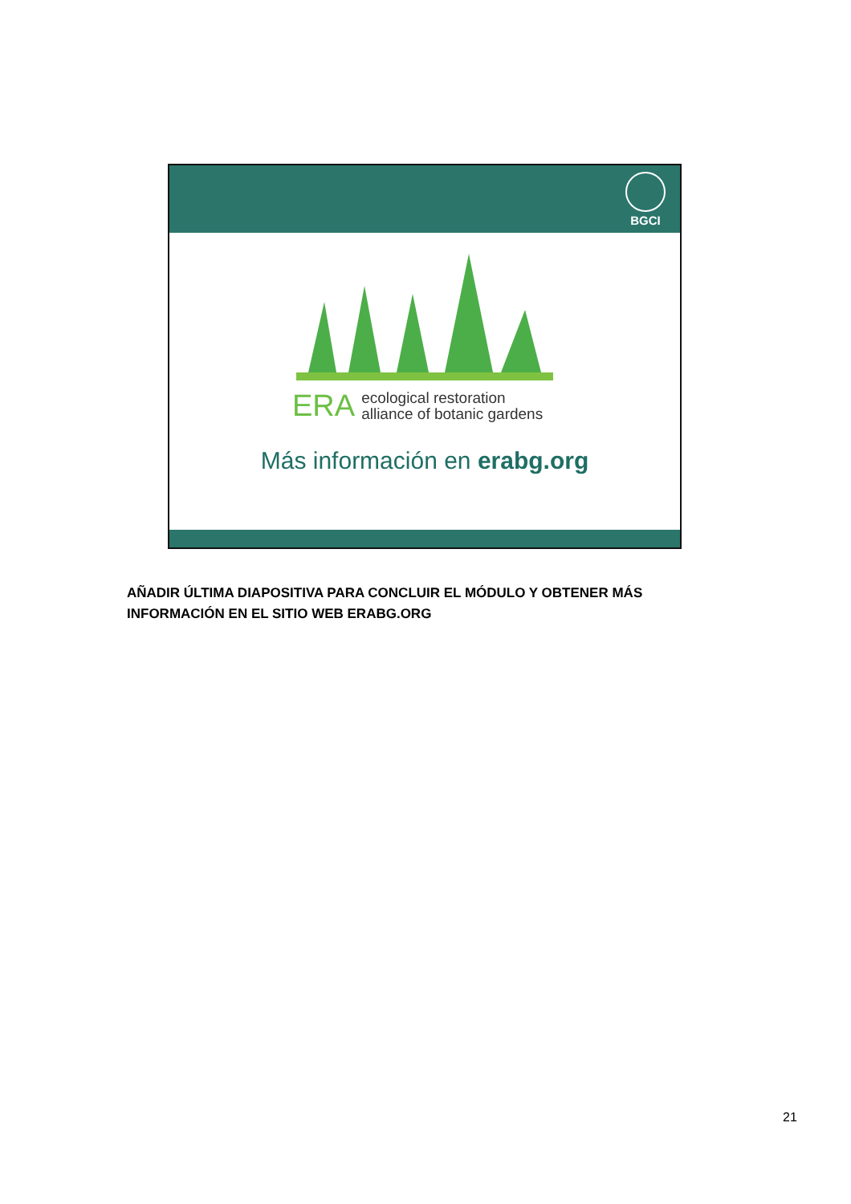BGCI
ERA ecological restoration
alliance of botanic gardens
Más información en erabg.org
AÑADIR ÚLTIMA DIAPOSITIVA PARA CONCLUIR EL MÓDULO Y OBTENER MÁS INFORMACIÓN EN EL SITIO WEB ERABG.ORG
21